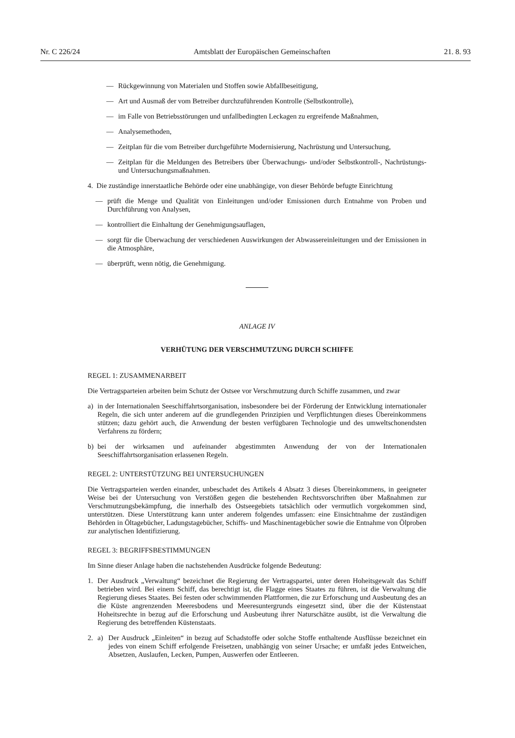Nr. C 226/24 Amtsblatt der Europäischen Gemeinschaften 21. 8. 93
— Rückgewinnung von Materialen und Stoffen sowie Abfallbeseitigung,
— Art und Ausmaß der vom Betreiber durchzuführenden Kontrolle (Selbstkontrolle),
— im Falle von Betriebsstörungen und unfallbedingten Leckagen zu ergreifende Maßnahmen,
— Analysemethoden,
— Zeitplan für die vom Betreiber durchgeführte Modernisierung, Nachrüstung und Untersuchung,
— Zeitplan für die Meldungen des Betreibers über Überwachungs- und/oder Selbstkontroll-, Nachrüstungs- und Untersuchungsmaßnahmen.
4. Die zuständige innerstaatliche Behörde oder eine unabhängige, von dieser Behörde befugte Einrichtung
— prüft die Menge und Qualität von Einleitungen und/oder Emissionen durch Entnahme von Proben und Durchführung von Analysen,
— kontrolliert die Einhaltung der Genehmigungsauflagen,
— sorgt für die Überwachung der verschiedenen Auswirkungen der Abwassereinleitungen und der Emissionen in die Atmosphäre,
— überprüft, wenn nötig, die Genehmigung.
ANLAGE IV
VERHÜTUNG DER VERSCHMUTZUNG DURCH SCHIFFE
REGEL 1: ZUSAMMENARBEIT
Die Vertragsparteien arbeiten beim Schutz der Ostsee vor Verschmutzung durch Schiffe zusammen, und zwar
a) in der Internationalen Seeschiffahrtsorganisation, insbesondere bei der Förderung der Entwicklung internationaler Regeln, die sich unter anderem auf die grundlegenden Prinzipien und Verpflichtungen dieses Übereinkommens stützen; dazu gehört auch, die Anwendung der besten verfügbaren Technologie und des umweltschonendsten Verfahrens zu fördern;
b) bei der wirksamen und aufeinander abgestimmten Anwendung der von der Internationalen Seeschiffahrtsorganisation erlassenen Regeln.
REGEL 2: UNTERSTÜTZUNG BEI UNTERSUCHUNGEN
Die Vertragsparteien werden einander, unbeschadet des Artikels 4 Absatz 3 dieses Übereinkommens, in geeigneter Weise bei der Untersuchung von Verstößen gegen die bestehenden Rechtsvorschriften über Maßnahmen zur Verschmutzungsbekämpfung, die innerhalb des Ostseegebiets tatsächlich oder vermutlich vorgekommen sind, unterstützen. Diese Unterstützung kann unter anderem folgendes umfassen: eine Einsichtnahme der zuständigen Behörden in Öltagebücher, Ladungstagebücher, Schiffs- und Maschinentagebücher sowie die Entnahme von Ölproben zur analytischen Identifizierung.
REGEL 3: BEGRIFFSBESTIMMUNGEN
Im Sinne dieser Anlage haben die nachstehenden Ausdrücke folgende Bedeutung:
1. Der Ausdruck „Verwaltung“ bezeichnet die Regierung der Vertragspartei, unter deren Hoheitsgewalt das Schiff betrieben wird. Bei einem Schiff, das berechtigt ist, die Flagge eines Staates zu führen, ist die Verwaltung die Regierung dieses Staates. Bei festen oder schwimmenden Plattformen, die zur Erforschung und Ausbeutung des an die Küste angrenzenden Meeresbodens und Meeresuntergrunds eingesetzt sind, über die der Küstenstaat Hoheitsrechte in bezug auf die Erforschung und Ausbeutung ihrer Naturschätze ausübt, ist die Verwaltung die Regierung des betreffenden Küstenstaats.
2. a) Der Ausdruck „Einleiten“ in bezug auf Schadstoffe oder solche Stoffe enthaltende Ausflüsse bezeichnet ein jedes von einem Schiff erfolgende Freisetzen, unabhängig von seiner Ursache; er umfaßt jedes Entweichen, Absetzen, Auslaufen, Lecken, Pumpen, Auswerfen oder Entleeren.